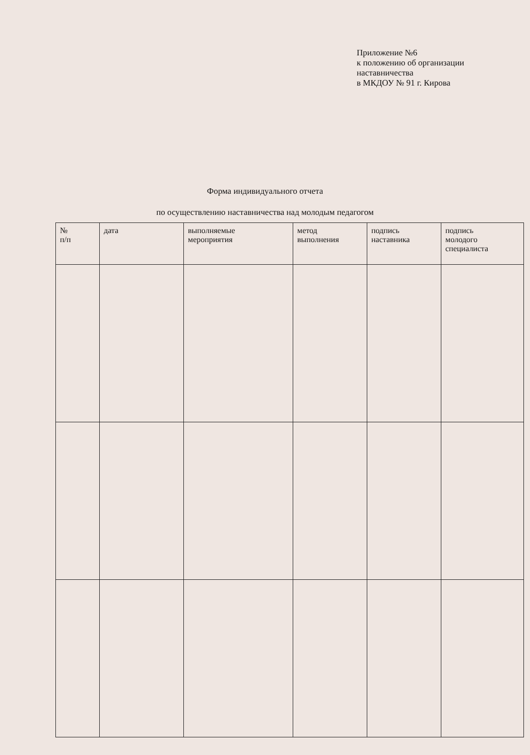Приложение №6
к положению об организации
наставничества
в МКДОУ № 91 г. Кирова
Форма индивидуального отчета
по осуществлению наставничества над молодым педагогом
| № п/п | дата | выполняемые мероприятия | метод выполнения | подпись наставника | подпись молодого специалиста |
| --- | --- | --- | --- | --- | --- |